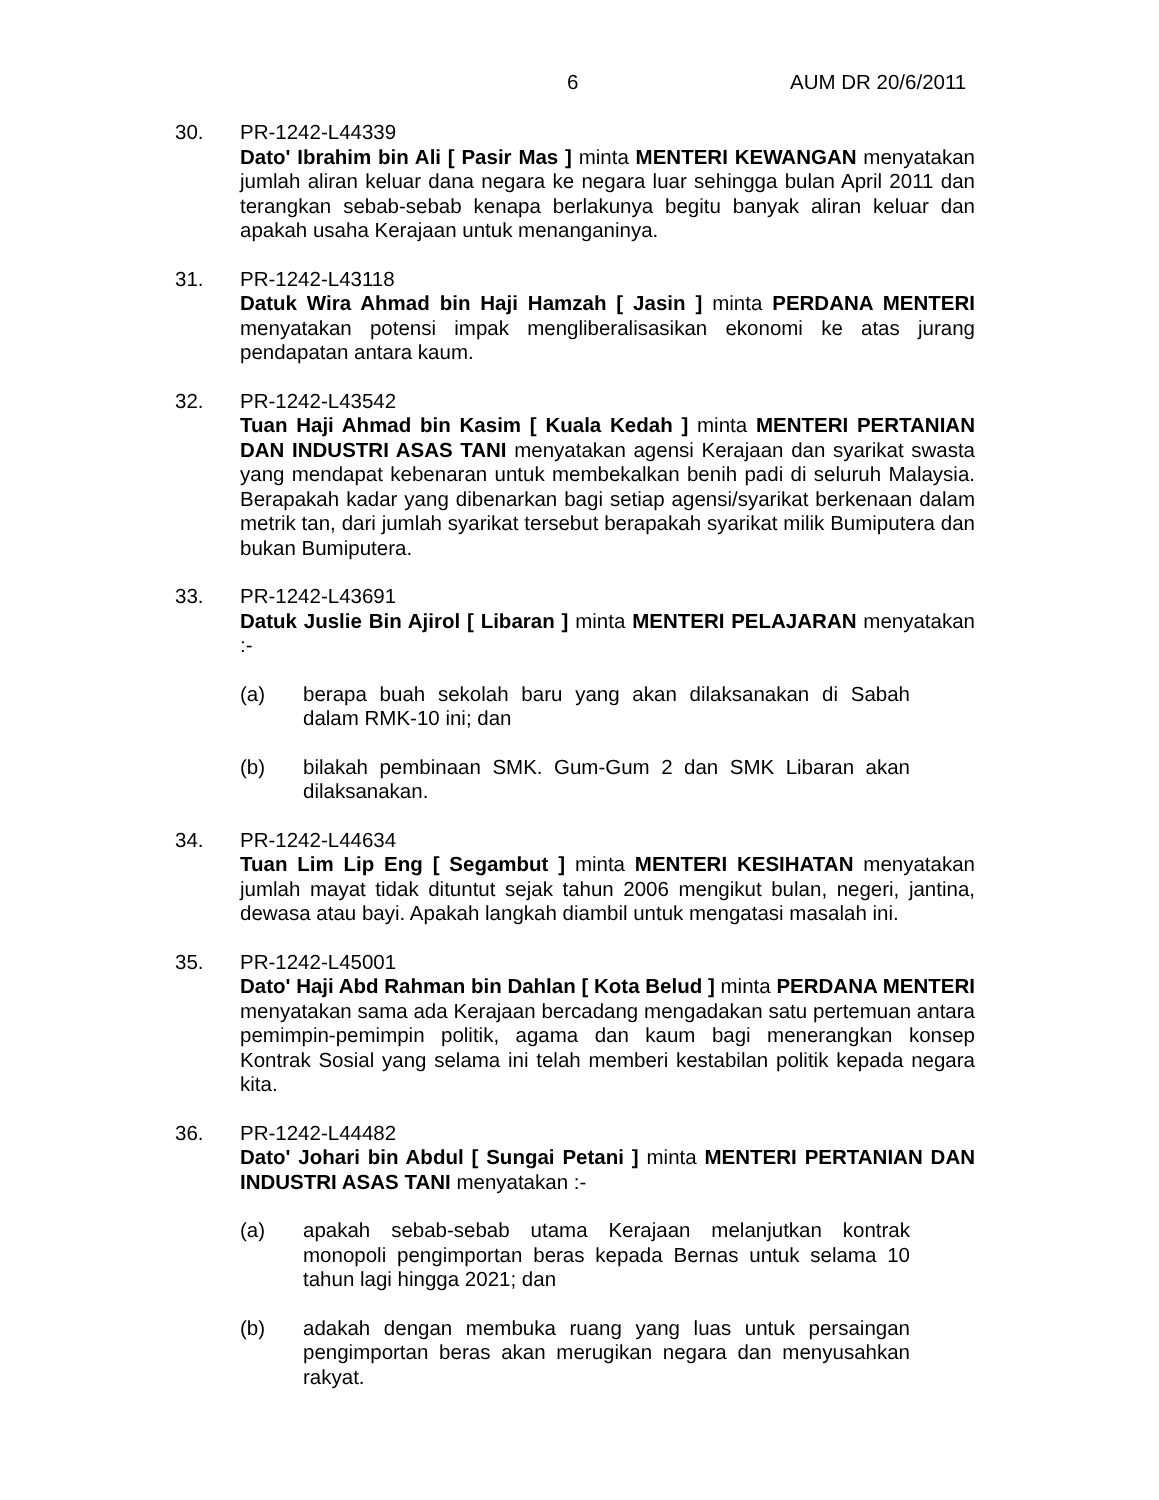6 AUM DR 20/6/2011
30. PR-1242-L44339
Dato' Ibrahim bin Ali [ Pasir Mas ] minta MENTERI KEWANGAN menyatakan jumlah aliran keluar dana negara ke negara luar sehingga bulan April 2011 dan terangkan sebab-sebab kenapa berlakunya begitu banyak aliran keluar dan apakah usaha Kerajaan untuk menanganinya.
31. PR-1242-L43118
Datuk Wira Ahmad bin Haji Hamzah [ Jasin ] minta PERDANA MENTERI menyatakan potensi impak mengliberalisasikan ekonomi ke atas jurang pendapatan antara kaum.
32. PR-1242-L43542
Tuan Haji Ahmad bin Kasim [ Kuala Kedah ] minta MENTERI PERTANIAN DAN INDUSTRI ASAS TANI menyatakan agensi Kerajaan dan syarikat swasta yang mendapat kebenaran untuk membekalkan benih padi di seluruh Malaysia. Berapakah kadar yang dibenarkan bagi setiap agensi/syarikat berkenaan dalam metrik tan, dari jumlah syarikat tersebut berapakah syarikat milik Bumiputera dan bukan Bumiputera.
33. PR-1242-L43691
Datuk Juslie Bin Ajirol [ Libaran ] minta MENTERI PELAJARAN menyatakan :-
(a) berapa buah sekolah baru yang akan dilaksanakan di Sabah dalam RMK-10 ini; dan
(b) bilakah pembinaan SMK. Gum-Gum 2 dan SMK Libaran akan dilaksanakan.
34. PR-1242-L44634
Tuan Lim Lip Eng [ Segambut ] minta MENTERI KESIHATAN menyatakan jumlah mayat tidak dituntut sejak tahun 2006 mengikut bulan, negeri, jantina, dewasa atau bayi. Apakah langkah diambil untuk mengatasi masalah ini.
35. PR-1242-L45001
Dato' Haji Abd Rahman bin Dahlan [ Kota Belud ] minta PERDANA MENTERI menyatakan sama ada Kerajaan bercadang mengadakan satu pertemuan antara pemimpin-pemimpin politik, agama dan kaum bagi menerangkan konsep Kontrak Sosial yang selama ini telah memberi kestabilan politik kepada negara kita.
36. PR-1242-L44482
Dato' Johari bin Abdul [ Sungai Petani ] minta MENTERI PERTANIAN DAN INDUSTRI ASAS TANI menyatakan :-
(a) apakah sebab-sebab utama Kerajaan melanjutkan kontrak monopoli pengimportan beras kepada Bernas untuk selama 10 tahun lagi hingga 2021; dan
(b) adakah dengan membuka ruang yang luas untuk persaingan pengimportan beras akan merugikan negara dan menyusahkan rakyat.